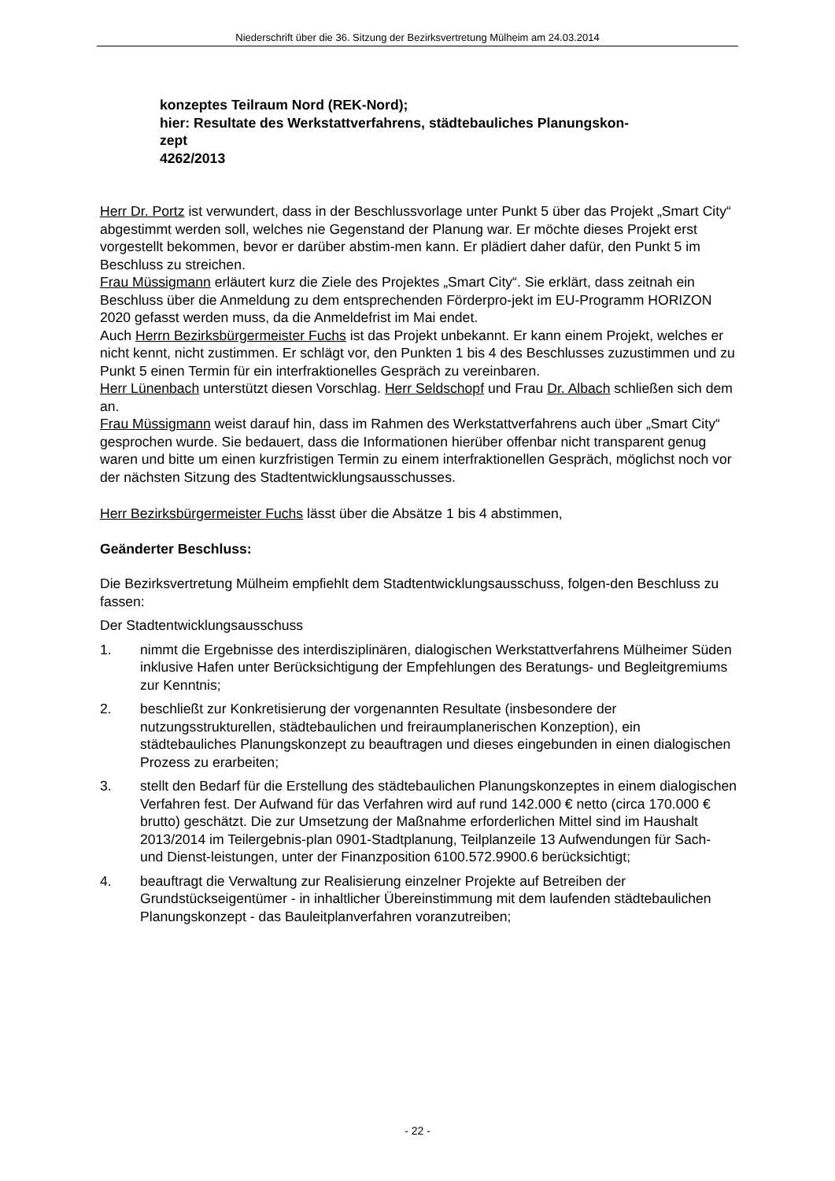Niederschrift über die 36. Sitzung der Bezirksvertretung Mülheim am 24.03.2014
konzeptes Teilraum Nord (REK-Nord);
hier: Resultate des Werkstattverfahrens, städtebauliches Planungskon-
zept
4262/2013
Herr Dr. Portz ist verwundert, dass in der Beschlussvorlage unter Punkt 5 über das Projekt „Smart City“ abgestimmt werden soll, welches nie Gegenstand der Planung war. Er möchte dieses Projekt erst vorgestellt bekommen, bevor er darüber abstim-men kann. Er plädiert daher dafür, den Punkt 5 im Beschluss zu streichen.
Frau Müssigmann erläutert kurz die Ziele des Projektes „Smart City“. Sie erklärt, dass zeitnah ein Beschluss über die Anmeldung zu dem entsprechenden Förderpro-jekt im EU-Programm HORIZON 2020 gefasst werden muss, da die Anmeldefrist im Mai endet.
Auch Herrn Bezirksbürgermeister Fuchs ist das Projekt unbekannt. Er kann einem Projekt, welches er nicht kennt, nicht zustimmen. Er schlägt vor, den Punkten 1 bis 4 des Beschlusses zuzustimmen und zu Punkt 5 einen Termin für ein interfraktionelles Gespräch zu vereinbaren.
Herr Lünenbach unterstützt diesen Vorschlag. Herr Seldschopf und Frau Dr. Albach schließen sich dem an.
Frau Müssigmann weist darauf hin, dass im Rahmen des Werkstattverfahrens auch über „Smart City“ gesprochen wurde. Sie bedauert, dass die Informationen hierüber offenbar nicht transparent genug waren und bitte um einen kurzfristigen Termin zu einem interfraktionellen Gespräch, möglichst noch vor der nächsten Sitzung des Stadtentwicklungsausschusses.
Herr Bezirksbürgermeister Fuchs lässt über die Absätze 1 bis 4 abstimmen,
Geänderter Beschluss:
Die Bezirksvertretung Mülheim empfiehlt dem Stadtentwicklungsausschuss, folgen-den Beschluss zu fassen:
Der Stadtentwicklungsausschuss
1. nimmt die Ergebnisse des interdisziplinären, dialogischen Werkstattverfahrens Mülheimer Süden inklusive Hafen unter Berücksichtigung der Empfehlungen des Beratungs- und Begleitgremiums zur Kenntnis;
2. beschließt zur Konkretisierung der vorgenannten Resultate (insbesondere der nutzungsstrukturellen, städtebaulichen und freiraumplanerischen Konzeption), ein städtebauliches Planungskonzept zu beauftragen und dieses eingebunden in einen dialogischen Prozess zu erarbeiten;
3. stellt den Bedarf für die Erstellung des städtebaulichen Planungskonzeptes in einem dialogischen Verfahren fest. Der Aufwand für das Verfahren wird auf rund 142.000 € netto (circa 170.000 € brutto) geschätzt. Die zur Umsetzung der Maßnahme erforderlichen Mittel sind im Haushalt 2013/2014 im Teilergebnis-plan 0901-Stadtplanung, Teilplanzeile 13 Aufwendungen für Sach- und Dienst-leistungen, unter der Finanzposition 6100.572.9900.6 berücksichtigt;
4. beauftragt die Verwaltung zur Realisierung einzelner Projekte auf Betreiben der Grundstückseigentümer - in inhaltlicher Übereinstimmung mit dem laufenden städtebaulichen Planungskonzept - das Bauleitplanverfahren voranzutreiben;
- 22 -